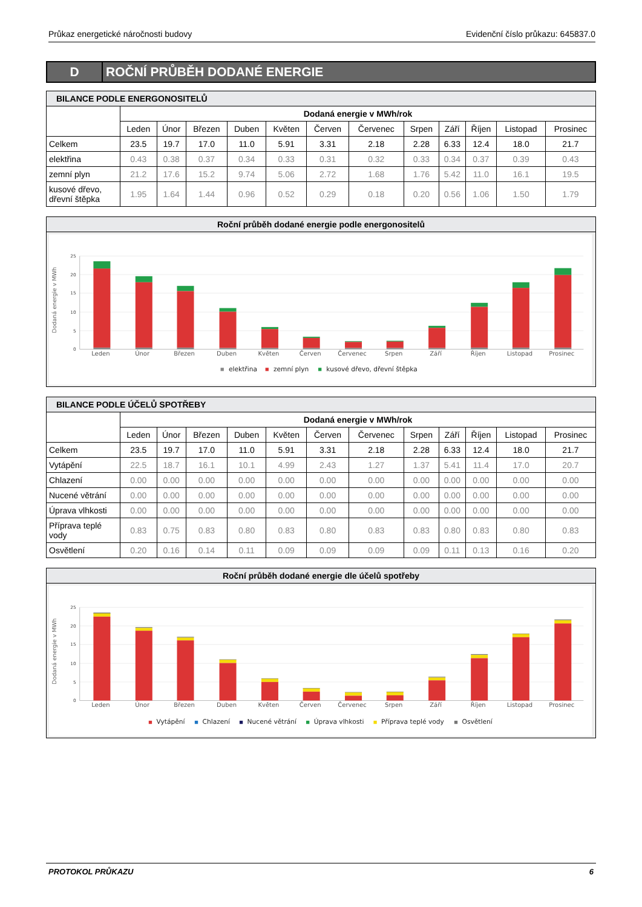Průkaz energetické náročnosti budovy Evidenční číslo průkazu: 645837.0
D
ROČNÍ PRŮBĚH DODANÉ ENERGIE
| BILANCE PODLE ENERGONOSITELŮ | | | | | | | | | | | | |
| | Dodaná energie v MWh/rok | | | | | | | | | | | |
| | Leden | Únor | Březen | Duben | Květen | Červen | Červenec | Srpen | Září | Říjen | Listopad | Prosinec |
| Celkem | 23.5 | 19.7 | 17.0 | 11.0 | 5.91 | 3.31 | 2.18 | 2.28 | 6.33 | 12.4 | 18.0 | 21.7 |
| elektřina | 0.43 | 0.38 | 0.37 | 0.34 | 0.33 | 0.31 | 0.32 | 0.33 | 0.34 | 0.37 | 0.39 | 0.43 |
| zemní plyn | 21.2 | 17.6 | 15.2 | 9.74 | 5.06 | 2.72 | 1.68 | 1.76 | 5.42 | 11.0 | 16.1 | 19.5 |
| kusové dřevo, dřevní štěpka | 1.95 | 1.64 | 1.44 | 0.96 | 0.52 | 0.29 | 0.18 | 0.20 | 0.56 | 1.06 | 1.50 | 1.79 |
Roční průběh dodané energie podle energonositelů
25
20
15
10
5
0
Dodaná energie v MWh
Leden
Únor
Březen
Duben
Květen
Červen
Červenec
Srpen
Září
Říjen
Listopad
Prosinec
elektřina
zemní plyn
kusové dřevo, dřevní štěpka
| BILANCE PODLE ÚČELŮ SPOTŘEBY | | | | | | | | | | | | |
| | Dodaná energie v MWh/rok | | | | | | | | | | | |
| | Leden | Únor | Březen | Duben | Květen | Červen | Červenec | Srpen | Září | Říjen | Listopad | Prosinec |
| Celkem | 23.5 | 19.7 | 17.0 | 11.0 | 5.91 | 3.31 | 2.18 | 2.28 | 6.33 | 12.4 | 18.0 | 21.7 |
| Vytápění | 22.5 | 18.7 | 16.1 | 10.1 | 4.99 | 2.43 | 1.27 | 1.37 | 5.41 | 11.4 | 17.0 | 20.7 |
| Chlazení | 0.00 | 0.00 | 0.00 | 0.00 | 0.00 | 0.00 | 0.00 | 0.00 | 0.00 | 0.00 | 0.00 | 0.00 |
| Nucené větrání | 0.00 | 0.00 | 0.00 | 0.00 | 0.00 | 0.00 | 0.00 | 0.00 | 0.00 | 0.00 | 0.00 | 0.00 |
| Úprava vlhkosti | 0.00 | 0.00 | 0.00 | 0.00 | 0.00 | 0.00 | 0.00 | 0.00 | 0.00 | 0.00 | 0.00 | 0.00 |
| Příprava teplé vody | 0.83 | 0.75 | 0.83 | 0.80 | 0.83 | 0.80 | 0.83 | 0.83 | 0.80 | 0.83 | 0.80 | 0.83 |
| Osvětlení | 0.20 | 0.16 | 0.14 | 0.11 | 0.09 | 0.09 | 0.09 | 0.09 | 0.11 | 0.13 | 0.16 | 0.20 |
Roční průběh dodané energie dle účelů spotřeby
25
20
15
10
5
0
Dodaná energie v MWh
Leden
Únor
Březen
Duben
Květen
Červen
Červenec
Srpen
Září
Říjen
Listopad
Prosinec
Vytápění
Chlazení
Nucené větrání
Úprava vlhkosti
Příprava teplé vody
Osvětlení
PROTOKOL PRŮKAZU 6